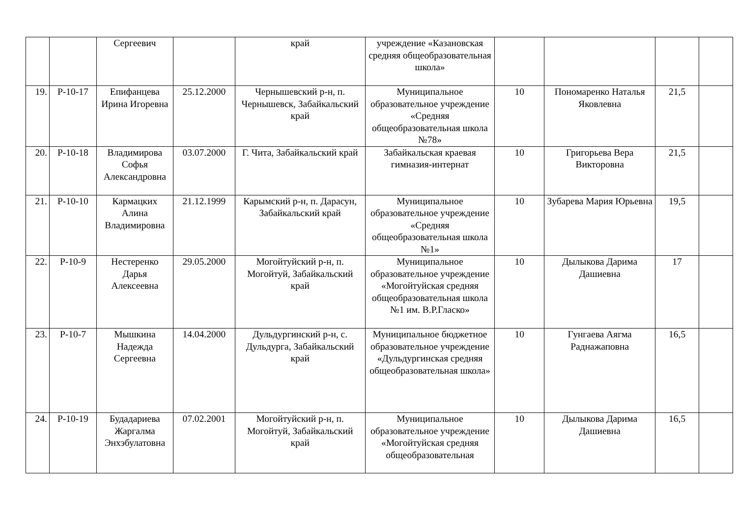| | | Сергеевич | | край | учреждение «Казановская средняя общеобразовательная школа» | | | | |
| 19. | Р-10-17 | Епифанцева Ирина Игоревна | 25.12.2000 | Чернышевский р-н, п. Чернышевск, Забайкальский край | Муниципальное образовательное учреждение «Средняя общеобразовательная школа №78» | 10 | Пономаренко Наталья Яковлевна | 21,5 | |
| 20. | Р-10-18 | Владимирова Софья Александровна | 03.07.2000 | Г. Чита, Забайкальский край | Забайкальская краевая гимназия-интернат | 10 | Григорьева Вера Викторовна | 21,5 | |
| 21. | Р-10-10 | Кармацких Алина Владимировна | 21.12.1999 | Карымский р-н, п. Дарасун, Забайкальский край | Муниципальное образовательное учреждение «Средняя общеобразовательная школа №1» | 10 | Зубарева Мария Юрьевна | 19,5 | |
| 22. | Р-10-9 | Нестеренко Дарья Алексеевна | 29.05.2000 | Могойтуйский р-н, п. Могойтуй, Забайкальский край | Муниципальное образовательное учреждение «Могойтуйская средняя общеобразовательная школа №1 им. В.Р.Гласко» | 10 | Дылыкова Дарима Дашиевна | 17 | |
| 23. | Р-10-7 | Мышкина Надежда Сергеевна | 14.04.2000 | Дульдургинский р-н, с. Дульдурга, Забайкальский край | Муниципальное бюджетное образовательное учреждение «Дульдургинская средняя общеобразовательная школа» | 10 | Гунгаева Аягма Раднажаповна | 16,5 | |
| 24. | Р-10-19 | Будадариева Жаргалма Энхэбулатовна | 07.02.2001 | Могойтуйский р-н, п. Могойтуй, Забайкальский край | Муниципальное образовательное учреждение «Могойтуйская средняя общеобразовательная | 10 | Дылыкова Дарима Дашиевна | 16,5 | |